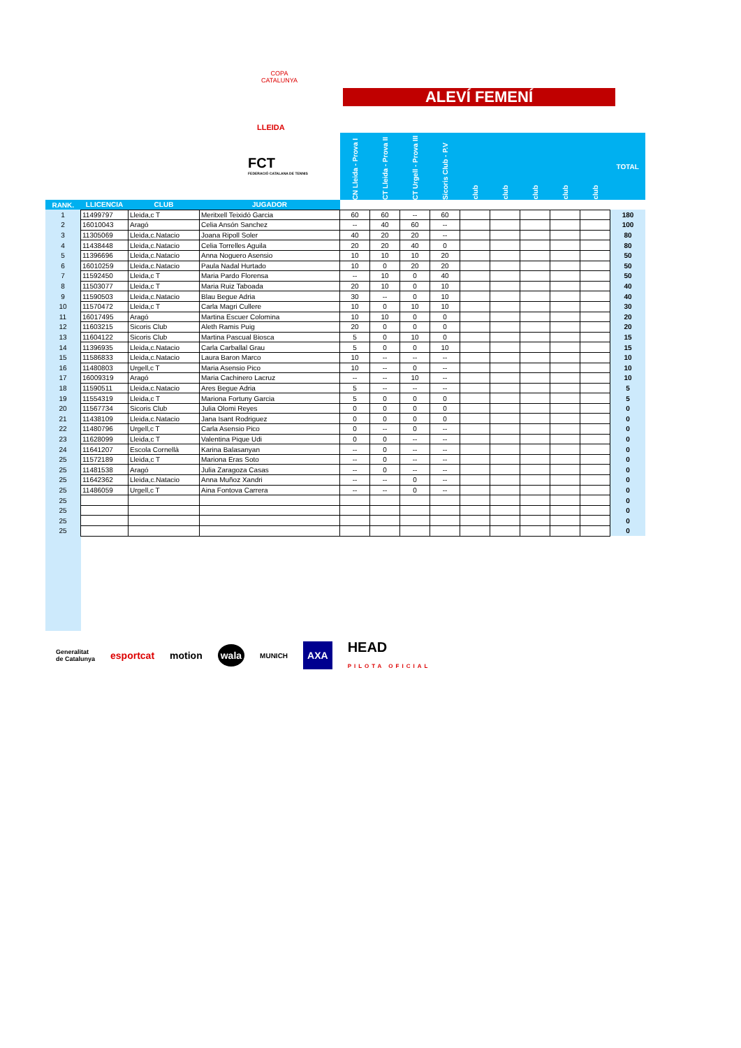COPA
CATALUNYA
ALEVÍ FEMENÍ
LLEIDA
FCT
FEDERACIÓ CATALANA DE TENNIS
| | | | | CN Lleida - Prova I | CT Lleida - Prova II | CT Urgell - Prova III | Sicoris Club - P.V | club | club | club | club | club | TOTAL |
| --- | --- | --- | --- | --- | --- | --- | --- | --- | --- | --- | --- | --- | --- |
| RANK. | LLICENCIA | CLUB | JUGADOR | | | | | | | | | | |
| 1 | 11499797 | Lleida,c T | Meritxell Teixidó Garcia | 60 | 60 | -- | 60 | | | | | | 180 |
| 2 | 16010043 | Aragó | Celia Ansón Sanchez | -- | 40 | 60 | -- | | | | | | 100 |
| 3 | 11305069 | Lleida,c.Natacio | Joana Ripoll Soler | 40 | 20 | 20 | -- | | | | | | 80 |
| 4 | 11438448 | Lleida,c.Natacio | Celia Torrelles Aguila | 20 | 20 | 40 | 0 | | | | | | 80 |
| 5 | 11396696 | Lleida,c.Natacio | Anna Noguero Asensio | 10 | 10 | 10 | 20 | | | | | | 50 |
| 6 | 16010259 | Lleida,c.Natacio | Paula Nadal Hurtado | 10 | 0 | 20 | 20 | | | | | | 50 |
| 7 | 11592450 | Lleida,c T | Maria Pardo Florensa | -- | 10 | 0 | 40 | | | | | | 50 |
| 8 | 11503077 | Lleida,c T | Maria Ruiz Taboada | 20 | 10 | 0 | 10 | | | | | | 40 |
| 9 | 11590503 | Lleida,c.Natacio | Blau Begue Adria | 30 | -- | 0 | 10 | | | | | | 40 |
| 10 | 11570472 | Lleida,c T | Carla Magri Cullere | 10 | 0 | 10 | 10 | | | | | | 30 |
| 11 | 16017495 | Aragó | Martina Escuer Colomina | 10 | 10 | 0 | 0 | | | | | | 20 |
| 12 | 11603215 | Sicoris Club | Aleth Ramis Puig | 20 | 0 | 0 | 0 | | | | | | 20 |
| 13 | 11604122 | Sicoris Club | Martina Pascual Biosca | 5 | 0 | 10 | 0 | | | | | | 15 |
| 14 | 11396935 | Lleida,c.Natacio | Carla Carballal Grau | 5 | 0 | 0 | 10 | | | | | | 15 |
| 15 | 11586833 | Lleida,c.Natacio | Laura Baron Marco | 10 | -- | -- | -- | | | | | | 10 |
| 16 | 11480803 | Urgell,c T | Maria Asensio Pico | 10 | -- | 0 | -- | | | | | | 10 |
| 17 | 16009319 | Aragó | Maria Cachinero Lacruz | -- | -- | 10 | -- | | | | | | 10 |
| 18 | 11590511 | Lleida,c.Natacio | Ares Begue Adria | 5 | -- | -- | -- | | | | | | 5 |
| 19 | 11554319 | Lleida,c T | Mariona Fortuny Garcia | 5 | 0 | 0 | 0 | | | | | | 5 |
| 20 | 11567734 | Sicoris Club | Julia Olomi Reyes | 0 | 0 | 0 | 0 | | | | | | 0 |
| 21 | 11438109 | Lleida,c.Natacio | Jana Isant Rodriguez | 0 | 0 | 0 | 0 | | | | | | 0 |
| 22 | 11480796 | Urgell,c T | Carla Asensio Pico | 0 | -- | 0 | -- | | | | | | 0 |
| 23 | 11628099 | Lleida,c T | Valentina Pique Udi | 0 | 0 | -- | -- | | | | | | 0 |
| 24 | 11641207 | Escola Cornellà | Karina Balasanyan | -- | 0 | -- | -- | | | | | | 0 |
| 25 | 11572189 | Lleida,c T | Mariona Eras Soto | -- | 0 | -- | -- | | | | | | 0 |
| 25 | 11481538 | Aragó | Julia Zaragoza Casas | -- | 0 | -- | -- | | | | | | 0 |
| 25 | 11642362 | Lleida,c.Natacio | Anna Muñoz Xandri | -- | -- | 0 | -- | | | | | | 0 |
| 25 | 11486059 | Urgell,c T | Aina Fontova Carrera | -- | -- | 0 | -- | | | | | | 0 |
| 25 | | | | | | | | | | | | | 0 |
| 25 | | | | | | | | | | | | | 0 |
| 25 | | | | | | | | | | | | | 0 |
| 25 | | | | | | | | | | | | | 0 |
Generalitat
de Catalunya esportcat motion wala MUNICH AXA HEAD
PILOTA OFICIAL